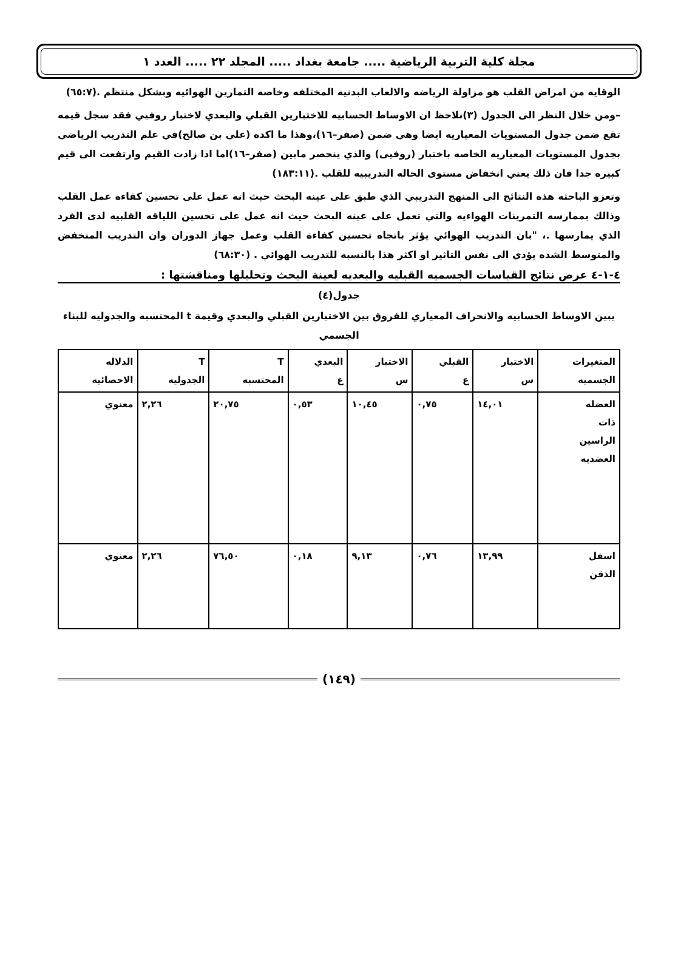مجلة كلية التربية الرياضية ..... جامعة بغداد ..... المجلد ٢٢ ..... العدد ١
الوقايه من امراض القلب هو مزاولة الرياضه والالعاب البدنيه المختلفه وخاصه التمارين الهوائيه وبشكل منتظم .(٦٥:٧)
–ومن خلال النظر الى الجدول (٣)نلاحظ ان الاوساط الحسابيه للاختبارين القبلي والبعدي لاختبار روفيي فقد سجل قيمه تقع ضمن جدول المستويات المعياريه ايضا وهي ضمن (صفر–١٦)،وهذا ما اكده (علي بن صالح)في علم التدريب الرياضي بجدول المستويات المعياريه الخاصه باختبار (روفيى) والذي ينحصر مابين (صفر–١٦)اما اذا زادت القيم وارتفعت الى قيم كبيره جدا فان ذلك يعني انخفاض مستوى الحاله التدريبيه للقلب .(١٨٣:١١)
وتعزو الباحثه هذه النتائج الى المنهج التدريبي الذي طبق على عينه البحث حيث انه عمل على تحسين كفاءه عمل القلب وذالك بممارسه التمرينات الهواءيه والتي تعمل على عينه البحث حيث انه عمل على تحسين اللياقه القلبيه لدى الفرد الذي يمارسها .، "بان التدريب الهوائي يؤثر باتجاه تحسين كفاءة القلب وعمل جهاز الدوران وان التدريب المنخفض والمتوسط الشده يؤدي الى نفس التاثير او اكثر هذا بالنسبه للتدريب الهوائي . (٦٨:٣٠)
٤-١-٤ عرض نتائج القياسات الجسميه القبليه والبعديه لعينة البحث وتحليلها ومناقشتها :
جدول(٤)
يبين الاوساط الحسابيه والانحراف المعياري للفروق بين الاختبارين القبلي والبعدي وقيمة t المحتسبه والجدوليه للبناء الجسمي
| المتغيرات الجسميه | الاختبار س | القبلي ع | الاختبار س | البعدي ع | T المحتسبه | T الجدوليه | الدلاله الاحصائيه |
| --- | --- | --- | --- | --- | --- | --- | --- |
| العضله ذات الراسين العضديه | ١٤,٠١ | ٠,٧٥ | ١٠,٤٥ | ٠,٥٣ | ٢٠,٧٥ | ٢,٢٦ | معنوي |
| اسفل الذقن | ١٣,٩٩ | ٠,٧٦ | ٩,١٣ | ٠,١٨ | ٧٦,٥٠ | ٢,٢٦ | معنوي |
(١٤٩)